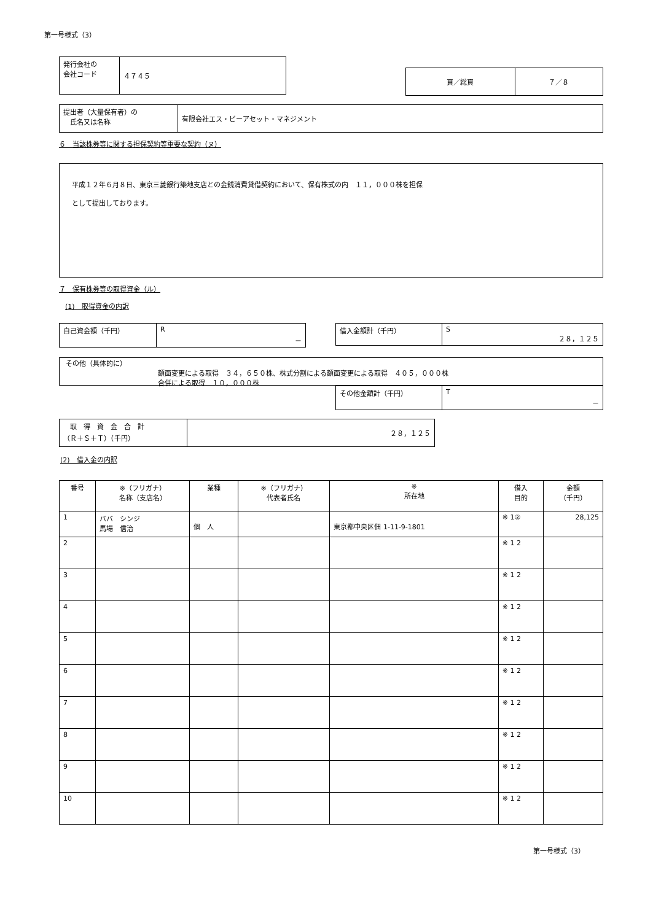第一号様式（3）
| 発行会社の 会社コード | ４７４５ |
| 頁／総頁 | ７／８ |
| 提出者（大量保有者）の 氏名又は名称 | 有限会社エス・ビーアセット・マネジメント |
６　当該株券等に関する担保契約等重要な契約（ヌ）
平成１２年６月８日、東京三菱銀行築地支店との金銭消費貸借契約において、保有株式の内　１１，０００株を担保
として提出しております。
７　保有株券等の取得資金（ル）
(1)　取得資金の内訳
| 自己資金額（千円） | R － |
| 借入金額計（千円） | S ２８，１２５ |
その他（具体的に）
額面変更による取得　３４，６５０株、株式分割による額面変更による取得　４０５，０００株
合併による取得　１０，０００株
| その他金額計（千円） | T － |
| 取 得 資 金 合 計 （Ｒ＋Ｓ＋Ｔ）（千円） | ２８，１２５ |
(2)　借入金の内訳
| 番号 | ※（フリガナ） 名称（支店名） | 業種 | ※（フリガナ） 代表者氏名 | ※ 所在地 | 借入 目的 | 金額 （千円） |
| --- | --- | --- | --- | --- | --- | --- |
| 1 | ババ シンジ 馬場 信治 | 個 人 | | 東京都中央区佃 1-11-9-1801 | ※ 1② | 28,125 |
| 2 | | | | | ※ 1 2 | |
| 3 | | | | | ※ 1 2 | |
| 4 | | | | | ※ 1 2 | |
| 5 | | | | | ※ 1 2 | |
| 6 | | | | | ※ 1 2 | |
| 7 | | | | | ※ 1 2 | |
| 8 | | | | | ※ 1 2 | |
| 9 | | | | | ※ 1 2 | |
| 10 | | | | | ※ 1 2 | |
第一号様式（3）